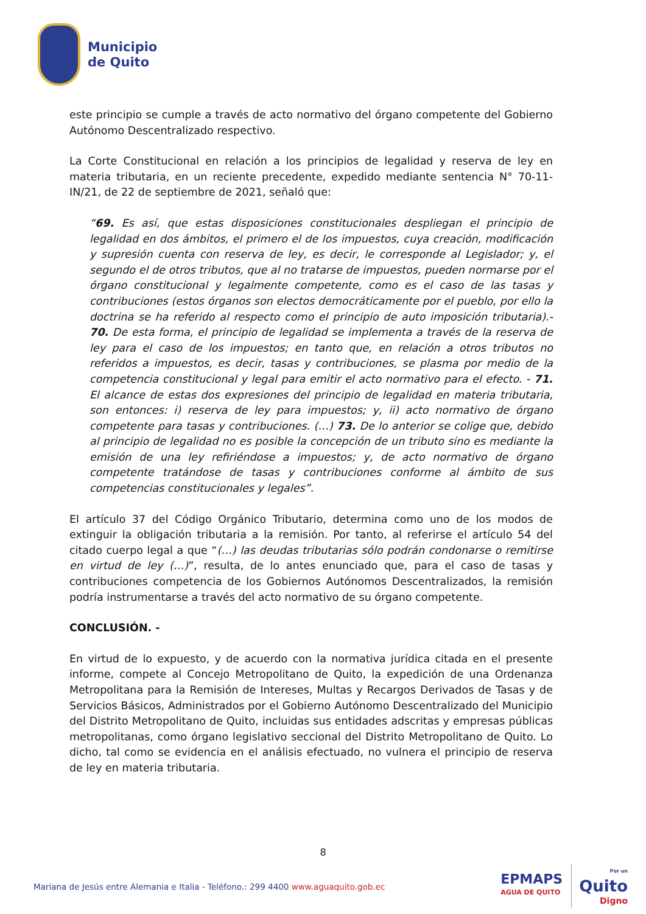Municipio
de Quito
este principio se cumple a través de acto normativo del órgano competente del Gobierno Autónomo Descentralizado respectivo.
La Corte Constitucional en relación a los principios de legalidad y reserva de ley en materia tributaria, en un reciente precedente, expedido mediante sentencia N° 70-11-IN/21, de 22 de septiembre de 2021, señaló que:
“69. Es así, que estas disposiciones constitucionales despliegan el principio de legalidad en dos ámbitos, el primero el de los impuestos, cuya creación, modificación y supresión cuenta con reserva de ley, es decir, le corresponde al Legislador; y, el segundo el de otros tributos, que al no tratarse de impuestos, pueden normarse por el órgano constitucional y legalmente competente, como es el caso de las tasas y contribuciones (estos órganos son electos democráticamente por el pueblo, por ello la doctrina se ha referido al respecto como el principio de auto imposición tributaria).- 70. De esta forma, el principio de legalidad se implementa a través de la reserva de ley para el caso de los impuestos; en tanto que, en relación a otros tributos no referidos a impuestos, es decir, tasas y contribuciones, se plasma por medio de la competencia constitucional y legal para emitir el acto normativo para el efecto. - 71. El alcance de estas dos expresiones del principio de legalidad en materia tributaria, son entonces: i) reserva de ley para impuestos; y, ii) acto normativo de órgano competente para tasas y contribuciones. (…) 73. De lo anterior se colige que, debido al principio de legalidad no es posible la concepción de un tributo sino es mediante la emisión de una ley refiriéndose a impuestos; y, de acto normativo de órgano competente tratándose de tasas y contribuciones conforme al ámbito de sus competencias constitucionales y legales”.
El artículo 37 del Código Orgánico Tributario, determina como uno de los modos de extinguir la obligación tributaria a la remisión. Por tanto, al referirse el artículo 54 del citado cuerpo legal a que “(…) las deudas tributarias sólo podrán condonarse o remitirse en virtud de ley (…)”, resulta, de lo antes enunciado que, para el caso de tasas y contribuciones competencia de los Gobiernos Autónomos Descentralizados, la remisión podría instrumentarse a través del acto normativo de su órgano competente.
CONCLUSIÓN. -
En virtud de lo expuesto, y de acuerdo con la normativa jurídica citada en el presente informe, compete al Concejo Metropolitano de Quito, la expedición de una Ordenanza Metropolitana para la Remisión de Intereses, Multas y Recargos Derivados de Tasas y de Servicios Básicos, Administrados por el Gobierno Autónomo Descentralizado del Municipio del Distrito Metropolitano de Quito, incluidas sus entidades adscritas y empresas públicas metropolitanas, como órgano legislativo seccional del Distrito Metropolitano de Quito. Lo dicho, tal como se evidencia en el análisis efectuado, no vulnera el principio de reserva de ley en materia tributaria.
8
Mariana de Jesús entre Alemania e Italia - Teléfono.: 299 4400 www.aguaquito.gob.ec
EPMAPS
AGUA DE QUITO
Por un
Quito
Digno